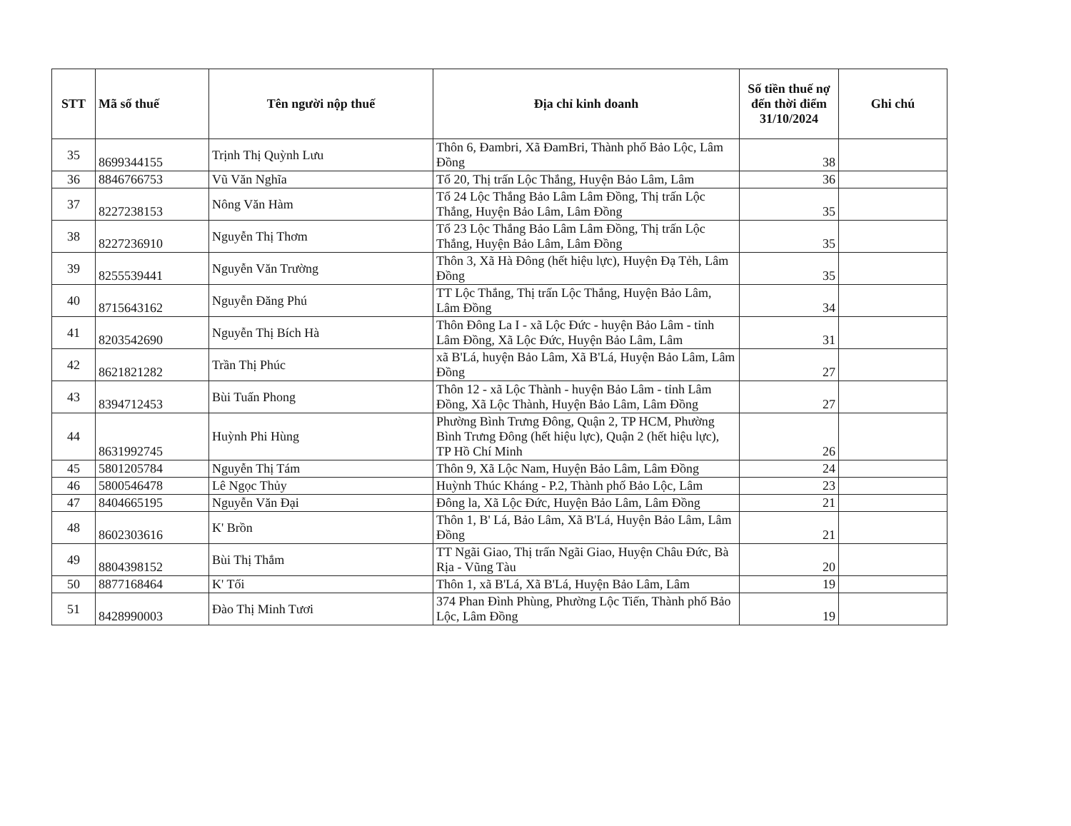| STT | Mã số thuế | Tên người nộp thuế | Địa chỉ kinh doanh | Số tiền thuế nợ đến thời điểm 31/10/2024 | Ghi chú |
| --- | --- | --- | --- | --- | --- |
| 35 | 8699344155 | Trịnh Thị Quỳnh Lưu | Thôn 6, Đambri, Xã ĐamBri, Thành phố Bảo Lộc, Lâm Đồng | 38 | |
| 36 | 8846766753 | Vũ Văn Nghĩa | Tổ 20, Thị trấn Lộc Thắng, Huyện Bảo Lâm, Lâm | 36 | |
| 37 | 8227238153 | Nông Văn Hàm | Tổ 24 Lộc Thắng Bảo Lâm Lâm Đồng, Thị trấn Lộc Thắng, Huyện Bảo Lâm, Lâm Đồng | 35 | |
| 38 | 8227236910 | Nguyễn Thị Thơm | Tổ 23 Lộc Thắng Bảo Lâm Lâm Đồng, Thị trấn Lộc Thắng, Huyện Bảo Lâm, Lâm Đồng | 35 | |
| 39 | 8255539441 | Nguyễn Văn Trường | Thôn 3, Xã Hà Đông (hết hiệu lực), Huyện Đạ Tẻh, Lâm Đồng | 35 | |
| 40 | 8715643162 | Nguyễn Đăng Phú | TT Lộc Thắng, Thị trấn Lộc Thắng, Huyện Bảo Lâm, Lâm Đồng | 34 | |
| 41 | 8203542690 | Nguyễn Thị Bích Hà | Thôn Đông La I - xã Lộc Đức - huyện Bảo Lâm - tỉnh Lâm Đồng, Xã Lộc Đức, Huyện Bảo Lâm, Lâm | 31 | |
| 42 | 8621821282 | Trần Thị Phúc | xã B'Lá, huyện Bảo Lâm, Xã B'Lá, Huyện Bảo Lâm, Lâm Đồng | 27 | |
| 43 | 8394712453 | Bùi Tuấn Phong | Thôn 12 - xã Lộc Thành - huyện Bảo Lâm - tỉnh Lâm Đồng, Xã Lộc Thành, Huyện Bảo Lâm, Lâm Đồng | 27 | |
| 44 | 8631992745 | Huỳnh Phi Hùng | Phường Bình Trưng Đông, Quận 2, TP HCM, Phường Bình Trưng Đông (hết hiệu lực), Quận 2 (hết hiệu lực), TP Hồ Chí Minh | 26 | |
| 45 | 5801205784 | Nguyễn Thị Tám | Thôn 9, Xã Lộc Nam, Huyện Bảo Lâm, Lâm Đồng | 24 | |
| 46 | 5800546478 | Lê Ngọc Thủy | Huỳnh Thúc Kháng - P.2, Thành phố Bảo Lộc, Lâm | 23 | |
| 47 | 8404665195 | Nguyễn Văn Đại | Đông la, Xã Lộc Đức, Huyện Bảo Lâm, Lâm Đồng | 21 | |
| 48 | 8602303616 | K' Brồn | Thôn 1, B' Lá, Bảo Lâm, Xã B'Lá, Huyện Bảo Lâm, Lâm Đồng | 21 | |
| 49 | 8804398152 | Bùi Thị Thắm | TT Ngãi Giao, Thị trấn Ngãi Giao, Huyện Châu Đức, Bà Rịa - Vũng Tàu | 20 | |
| 50 | 8877168464 | K' Tối | Thôn 1, xã B'Lá, Xã B'Lá, Huyện Bảo Lâm, Lâm | 19 | |
| 51 | 8428990003 | Đào Thị Minh Tươi | 374 Phan Đình Phùng, Phường Lộc Tiến, Thành phố Bảo Lộc, Lâm Đồng | 19 | |